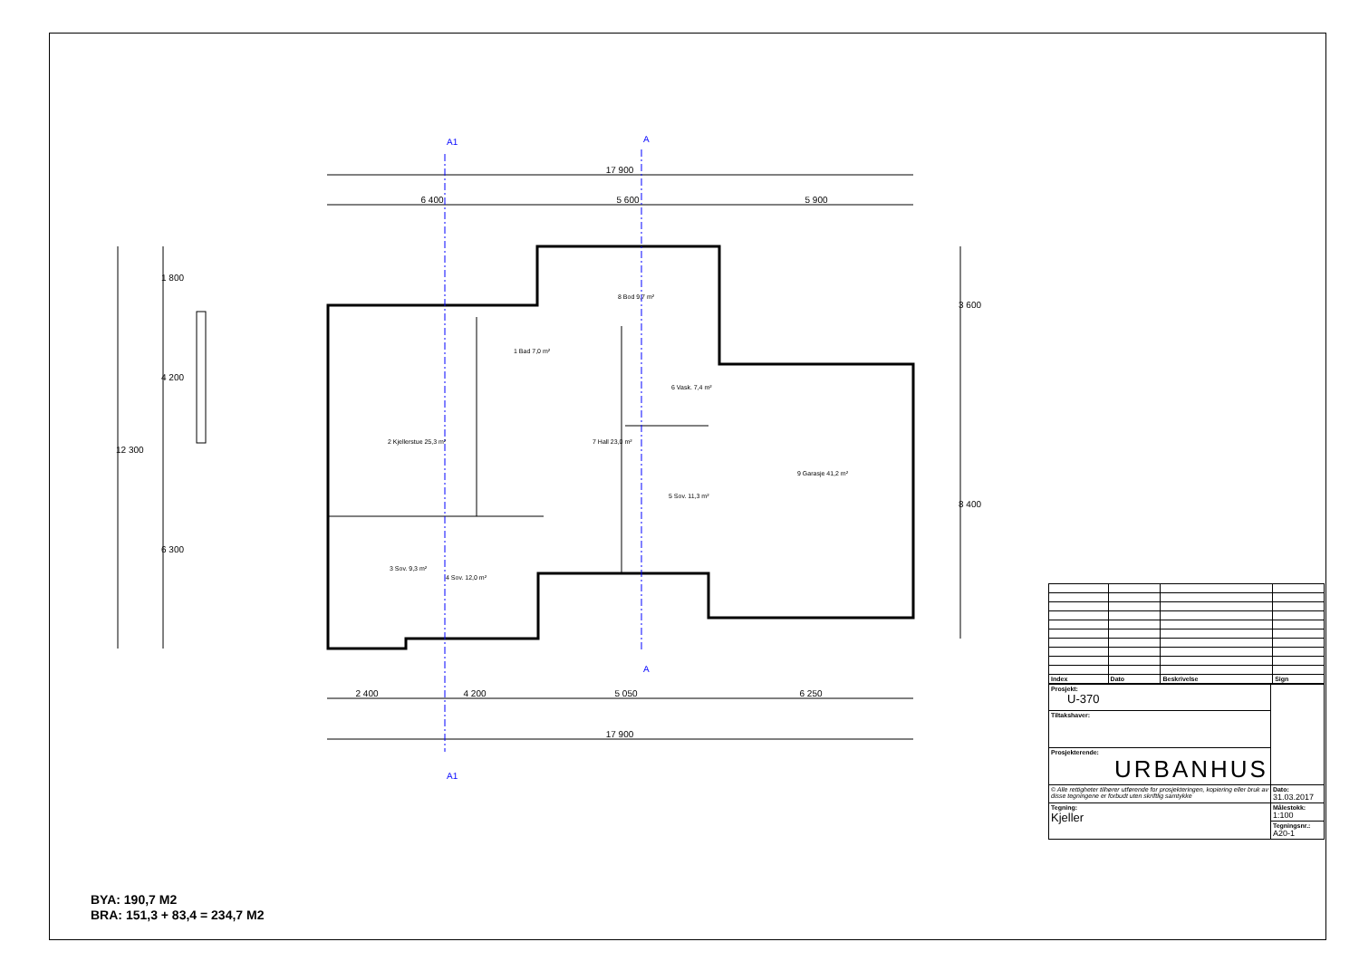17 900
6 400
5 600
5 900
2 400
4 200
5 050
6 250
17 900
8 Bod 9,7 m²
1 Bad 7,0 m²
2 Kjellerstue 25,3 m²
7 Hall 23,0 m²
6 Vask. 7,4 m²
9 Garasje 41,2 m²
5 Sov. 11,3 m²
3 Sov. 9,3 m²
4 Sov. 12,0 m²
A1
A
A
A1
12 300
1 800
4 200
6 300
3 600
8 400
BYA: 190,7 M2
BRA: 151,3 + 83,4 = 234,7 M2
| Index | Dato | Beskrivelse | Sign |
| --- | --- | --- | --- |
| Prosjekt: U-370 | |
| Tiltakshaver: | |
| Prosjekterende: URBANHUS | |
| © Alle rettigheter tilhører utførende for prosjekteringen, kopiering eller bruk av disse tegningene er forbudt uten skriftlig samtykke | Dato: 31.03.2017 |
| Tegning: Kjeller | Målestokk: 1:100 |
| | Tegningsnr.: A20-1 |